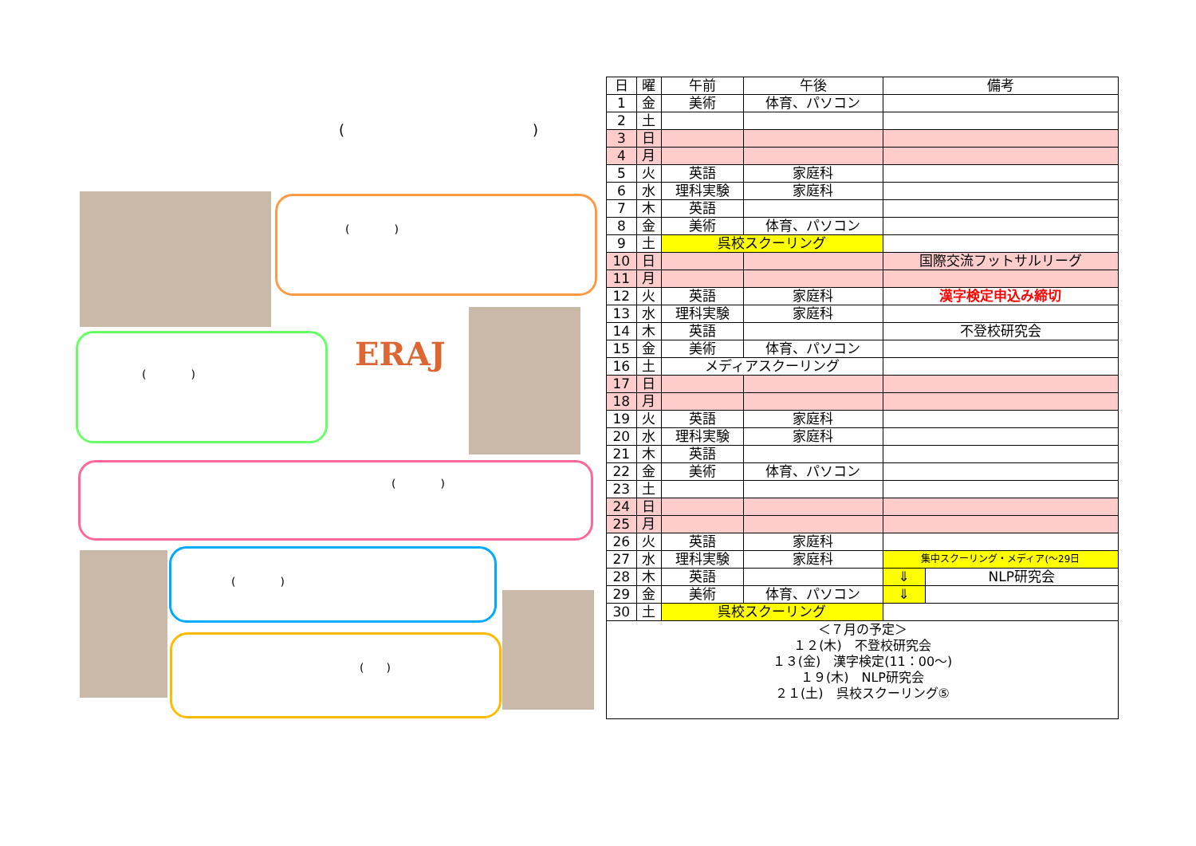()
(　　　　)
(　　　　) ERAJ
(　　　　)
(　　　　)
(　　)
| 日 | 曜 | 午前 | 午後 | 備考 | |
| 1 | 金 | 美術 | 体育、パソコン | | |
| 2 | 土 | | | | |
| 3 | 日 | | | | |
| 4 | 月 | | | | |
| 5 | 火 | 英語 | 家庭科 | | |
| 6 | 水 | 理科実験 | 家庭科 | | |
| 7 | 木 | 英語 | | | |
| 8 | 金 | 美術 | 体育、パソコン | | |
| 9 | 土 | 呉校スクーリング | | | |
| 10 | 日 | | | 国際交流フットサルリーグ | |
| 11 | 月 | | | | |
| 12 | 火 | 英語 | 家庭科 | 漢字検定申込み締切 | |
| 13 | 水 | 理科実験 | 家庭科 | | |
| 14 | 木 | 英語 | | 不登校研究会 | |
| 15 | 金 | 美術 | 体育、パソコン | | |
| 16 | 土 | メディアスクーリング | | | |
| 17 | 日 | | | | |
| 18 | 月 | | | | |
| 19 | 火 | 英語 | 家庭科 | | |
| 20 | 水 | 理科実験 | 家庭科 | | |
| 21 | 木 | 英語 | | | |
| 22 | 金 | 美術 | 体育、パソコン | | |
| 23 | 土 | | | | |
| 24 | 日 | | | | |
| 25 | 月 | | | | |
| 26 | 火 | 英語 | 家庭科 | | |
| 27 | 水 | 理科実験 | 家庭科 | 集中スクーリング・メディア(～29日 | |
| 28 | 木 | 英語 | | ⇓ | NLP研究会 |
| 29 | 金 | 美術 | 体育、パソコン | ⇓ | |
| 30 | 土 | 呉校スクーリング | | | |
| ＜７月の予定＞ １２(木) 不登校研究会 １３(金) 漢字検定(11：00～) １９(木) NLP研究会 ２１(土) 呉校スクーリング⑤ | | | | | |